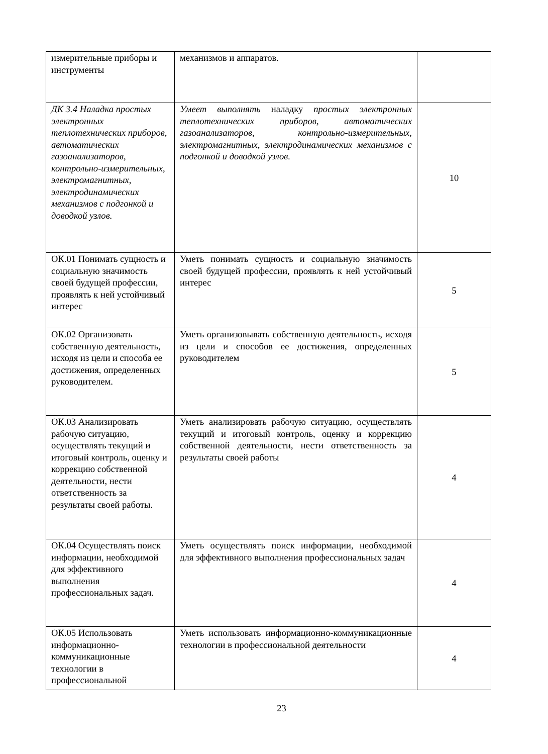| измерительные приборы и инструменты | механизмов и аппаратов. | |
| ДК 3.4 Наладка простых электронных теплотехнических приборов, автоматических газоанализаторов, контрольно-измерительных, электромагнитных, электродинамических механизмов с подгонкой и доводкой узлов. | Умеет выполнять наладку простых электронных теплотехнических приборов, автоматических газоанализаторов, контрольно-измерительных, электромагнитных, электродинамических механизмов с подгонкой и доводкой узлов. | 10 |
| ОК.01 Понимать сущность и социальную значимость своей будущей профессии, проявлять к ней устойчивый интерес | Уметь понимать сущность и социальную значимость своей будущей профессии, проявлять к ней устойчивый интерес | 5 |
| ОК.02 Организовать собственную деятельность, исходя из цели и способа ее достижения, определенных руководителем. | Уметь организовывать собственную деятельность, исходя из цели и способов ее достижения, определенных руководителем | 5 |
| ОК.03 Анализировать рабочую ситуацию, осуществлять текущий и итоговый контроль, оценку и коррекцию собственной деятельности, нести ответственность за результаты своей работы. | Уметь анализировать рабочую ситуацию, осуществлять текущий и итоговый контроль, оценку и коррекцию собственной деятельности, нести ответственность за результаты своей работы | 4 |
| ОК.04 Осуществлять поиск информации, необходимой для эффективного выполнения профессиональных задач. | Уметь осуществлять поиск информации, необходимой для эффективного выполнения профессиональных задач | 4 |
| ОК.05 Использовать информационно-коммуникационные технологии в профессиональной | Уметь использовать информационно-коммуникационные технологии в профессиональной деятельности | 4 |
23